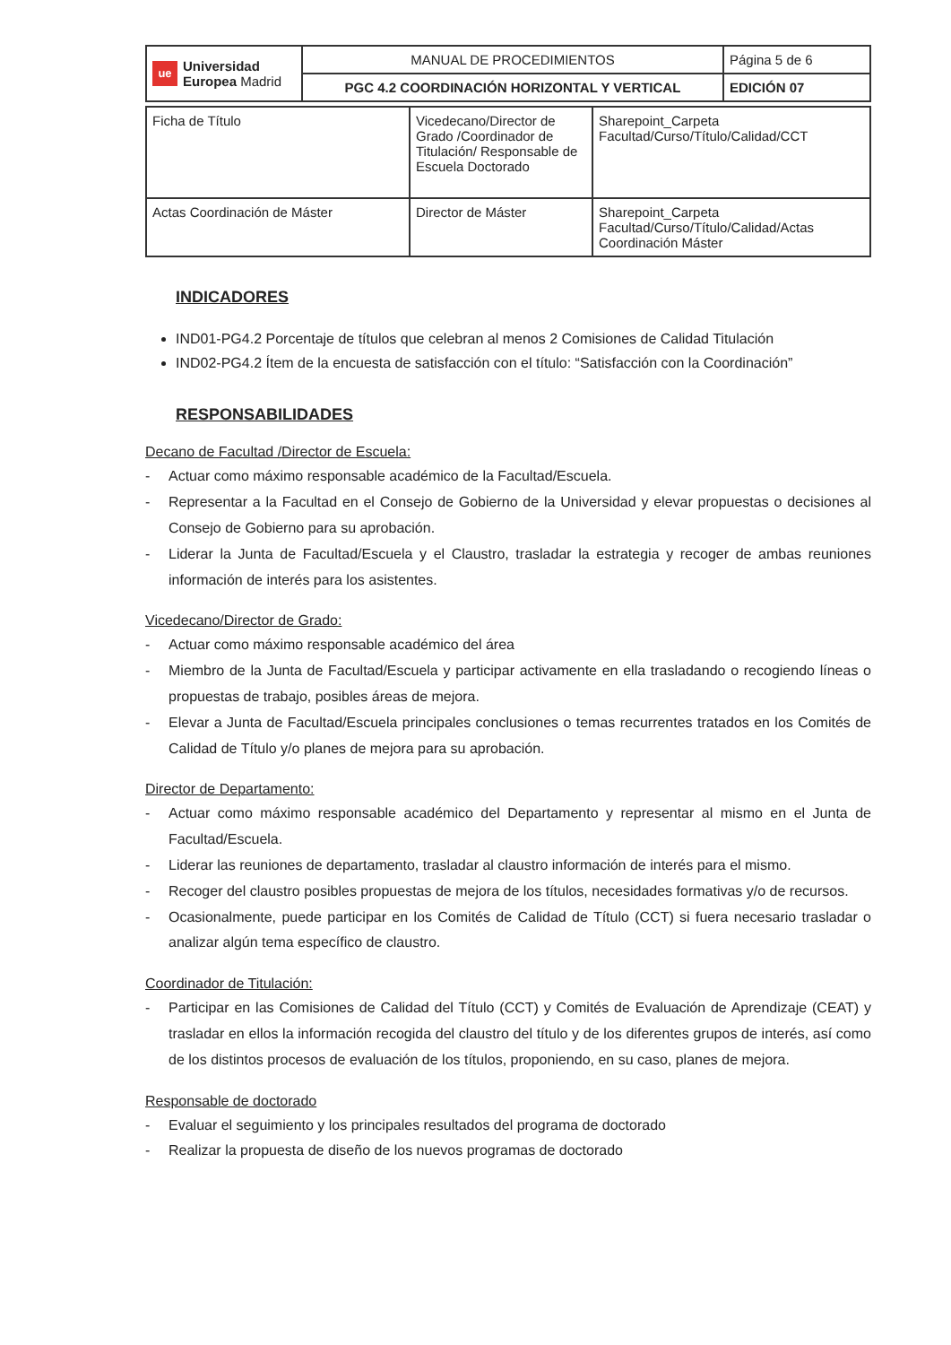| ue Universidad Europea Madrid | MANUAL DE PROCEDIMIENTOS | Página 5 de 6 |
| | PGC 4.2 COORDINACIÓN HORIZONTAL Y VERTICAL | EDICIÓN 07 |
| Ficha de Título | Vicedecano/Director de Grado /Coordinador de Titulación/ Responsable de Escuela Doctorado | Sharepoint_Carpeta Facultad/Curso/Título/Calidad/CCT |
| Actas Coordinación de Máster | Director de Máster | Sharepoint_Carpeta Facultad/Curso/Título/Calidad/Actas Coordinación Máster |
INDICADORES
IND01-PG4.2 Porcentaje de títulos que celebran al menos 2 Comisiones de Calidad Titulación
IND02-PG4.2 Ítem de la encuesta de satisfacción con el título: “Satisfacción con la Coordinación”
RESPONSABILIDADES
Decano de Facultad /Director de Escuela:
- Actuar como máximo responsable académico de la Facultad/Escuela.
- Representar a la Facultad en el Consejo de Gobierno de la Universidad y elevar propuestas o decisiones al Consejo de Gobierno para su aprobación.
- Liderar la Junta de Facultad/Escuela y el Claustro, trasladar la estrategia y recoger de ambas reuniones información de interés para los asistentes.
Vicedecano/Director de Grado:
- Actuar como máximo responsable académico del área
- Miembro de la Junta de Facultad/Escuela y participar activamente en ella trasladando o recogiendo líneas o propuestas de trabajo, posibles áreas de mejora.
- Elevar a Junta de Facultad/Escuela principales conclusiones o temas recurrentes tratados en los Comités de Calidad de Título y/o planes de mejora para su aprobación.
Director de Departamento:
- Actuar como máximo responsable académico del Departamento y representar al mismo en el Junta de Facultad/Escuela.
- Liderar las reuniones de departamento, trasladar al claustro información de interés para el mismo.
- Recoger del claustro posibles propuestas de mejora de los títulos, necesidades formativas y/o de recursos.
- Ocasionalmente, puede participar en los Comités de Calidad de Título (CCT) si fuera necesario trasladar o analizar algún tema específico de claustro.
Coordinador de Titulación:
- Participar en las Comisiones de Calidad del Título (CCT) y Comités de Evaluación de Aprendizaje (CEAT) y trasladar en ellos la información recogida del claustro del título y de los diferentes grupos de interés, así como de los distintos procesos de evaluación de los títulos, proponiendo, en su caso, planes de mejora.
Responsable de doctorado
- Evaluar el seguimiento y los principales resultados del programa de doctorado
- Realizar la propuesta de diseño de los nuevos programas de doctorado